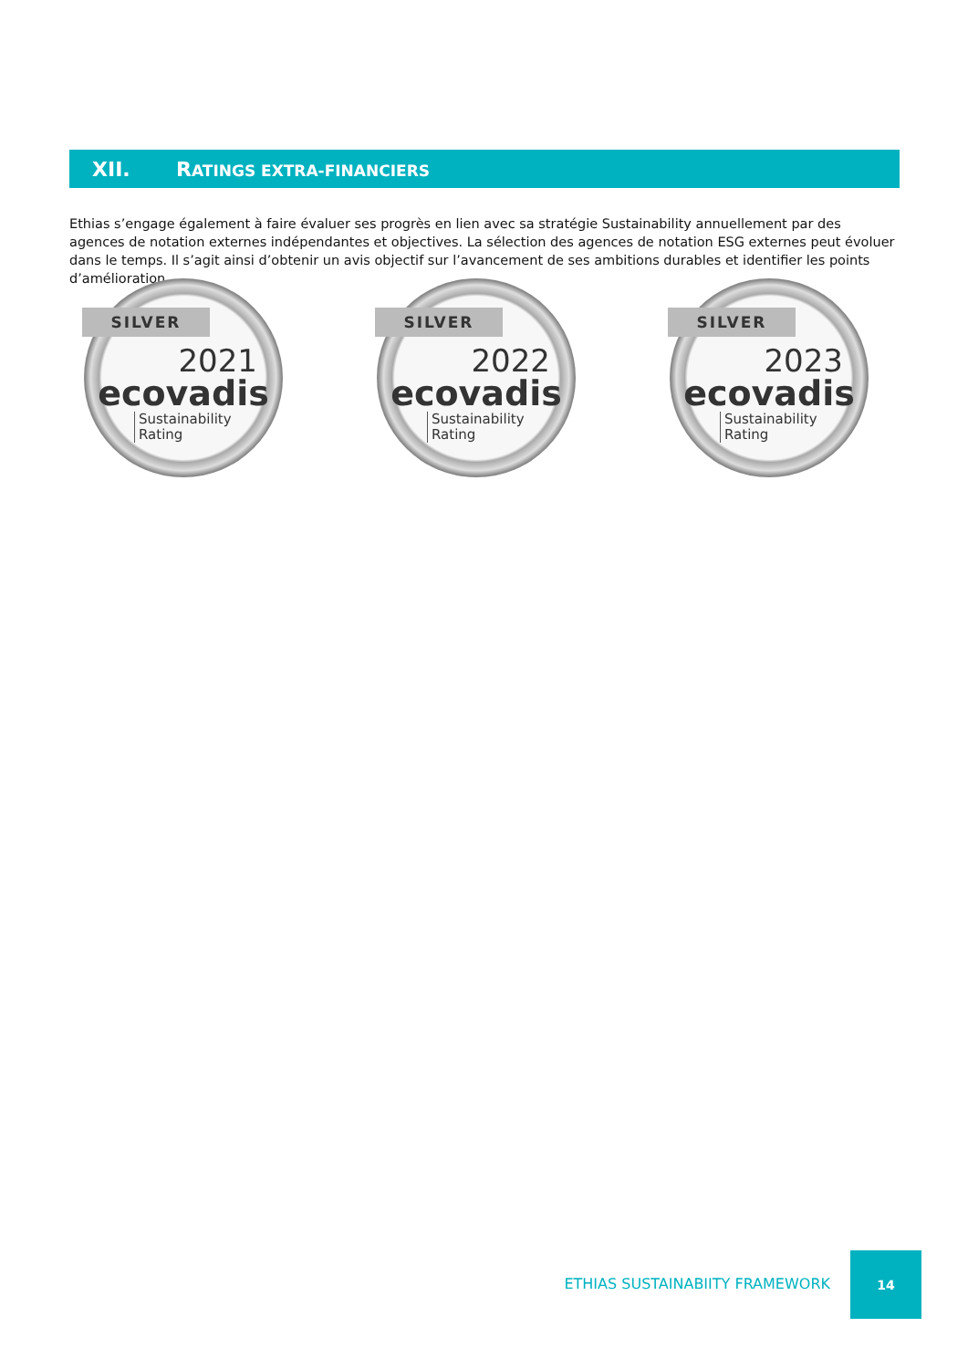XII. RATINGS EXTRA-FINANCIERS
Ethias s’engage également à faire évaluer ses progrès en lien avec sa stratégie Sustainability annuellement par des agences de notation externes indépendantes et objectives. La sélection des agences de notation ESG externes peut évoluer dans le temps. Il s’agit ainsi d’obtenir un avis objectif sur l’avancement de ses ambitions durables et identifier les points d’amélioration.
SILVER
2021
ecovadis
Sustainability
Rating
SILVER
2022
ecovadis
Sustainability
Rating
SILVER
2023
ecovadis
Sustainability
Rating
ETHIAS SUSTAINABIITY FRAMEWORK
14